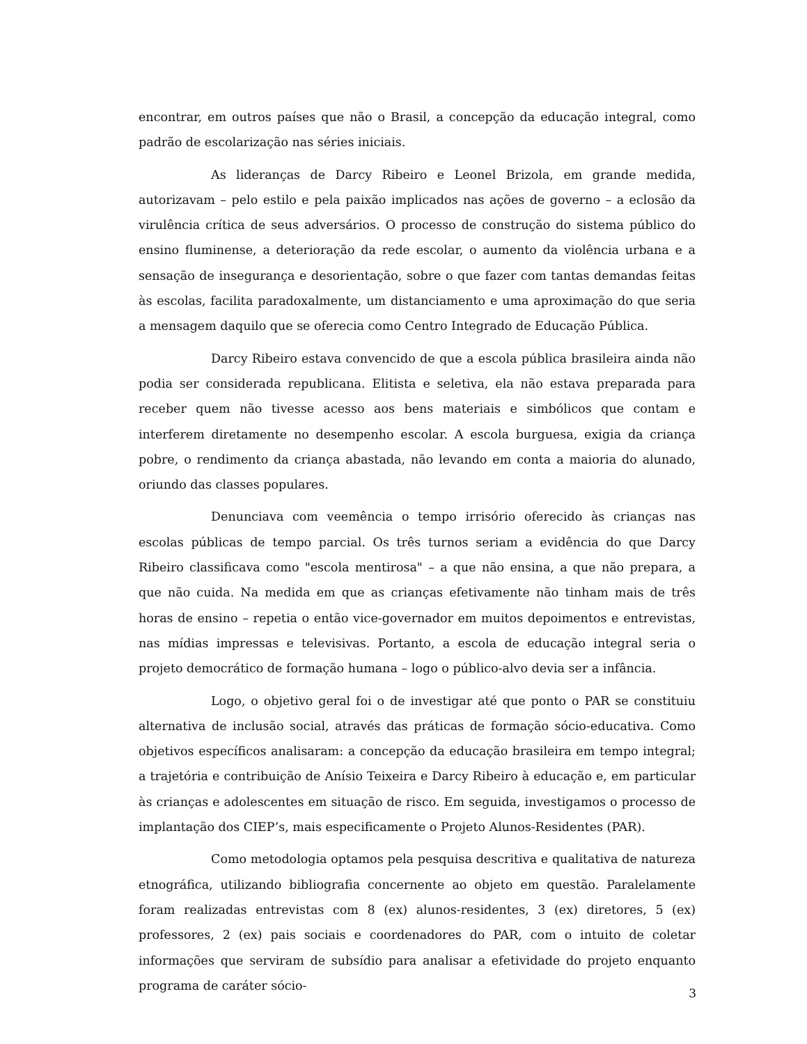encontrar, em outros países que não o Brasil, a concepção da educação integral, como padrão de escolarização nas séries iniciais.
As lideranças de Darcy Ribeiro e Leonel Brizola, em grande medida, autorizavam – pelo estilo e pela paixão implicados nas ações de governo – a eclosão da virulência crítica de seus adversários. O processo de construção do sistema público do ensino fluminense, a deterioração da rede escolar, o aumento da violência urbana e a sensação de insegurança e desorientação, sobre o que fazer com tantas demandas feitas às escolas, facilita paradoxalmente, um distanciamento e uma aproximação do que seria a mensagem daquilo que se oferecia como Centro Integrado de Educação Pública.
Darcy Ribeiro estava convencido de que a escola pública brasileira ainda não podia ser considerada republicana. Elitista e seletiva, ela não estava preparada para receber quem não tivesse acesso aos bens materiais e simbólicos que contam e interferem diretamente no desempenho escolar. A escola burguesa, exigia da criança pobre, o rendimento da criança abastada, não levando em conta a maioria do alunado, oriundo das classes populares.
Denunciava com veemência o tempo irrisório oferecido às crianças nas escolas públicas de tempo parcial. Os três turnos seriam a evidência do que Darcy Ribeiro classificava como "escola mentirosa" – a que não ensina, a que não prepara, a que não cuida. Na medida em que as crianças efetivamente não tinham mais de três horas de ensino – repetia o então vice-governador em muitos depoimentos e entrevistas, nas mídias impressas e televisivas. Portanto, a escola de educação integral seria o projeto democrático de formação humana – logo o público-alvo devia ser a infância.
Logo, o objetivo geral foi o de investigar até que ponto o PAR se constituiu alternativa de inclusão social, através das práticas de formação sócio-educativa. Como objetivos específicos analisaram: a concepção da educação brasileira em tempo integral; a trajetória e contribuição de Anísio Teixeira e Darcy Ribeiro à educação e, em particular às crianças e adolescentes em situação de risco. Em seguida, investigamos o processo de implantação dos CIEP’s, mais especificamente o Projeto Alunos-Residentes (PAR).
Como metodologia optamos pela pesquisa descritiva e qualitativa de natureza etnográfica, utilizando bibliografia concernente ao objeto em questão. Paralelamente foram realizadas entrevistas com 8 (ex) alunos-residentes, 3 (ex) diretores, 5 (ex) professores, 2 (ex) pais sociais e coordenadores do PAR, com o intuito de coletar informações que serviram de subsídio para analisar a efetividade do projeto enquanto programa de caráter sócio-
3